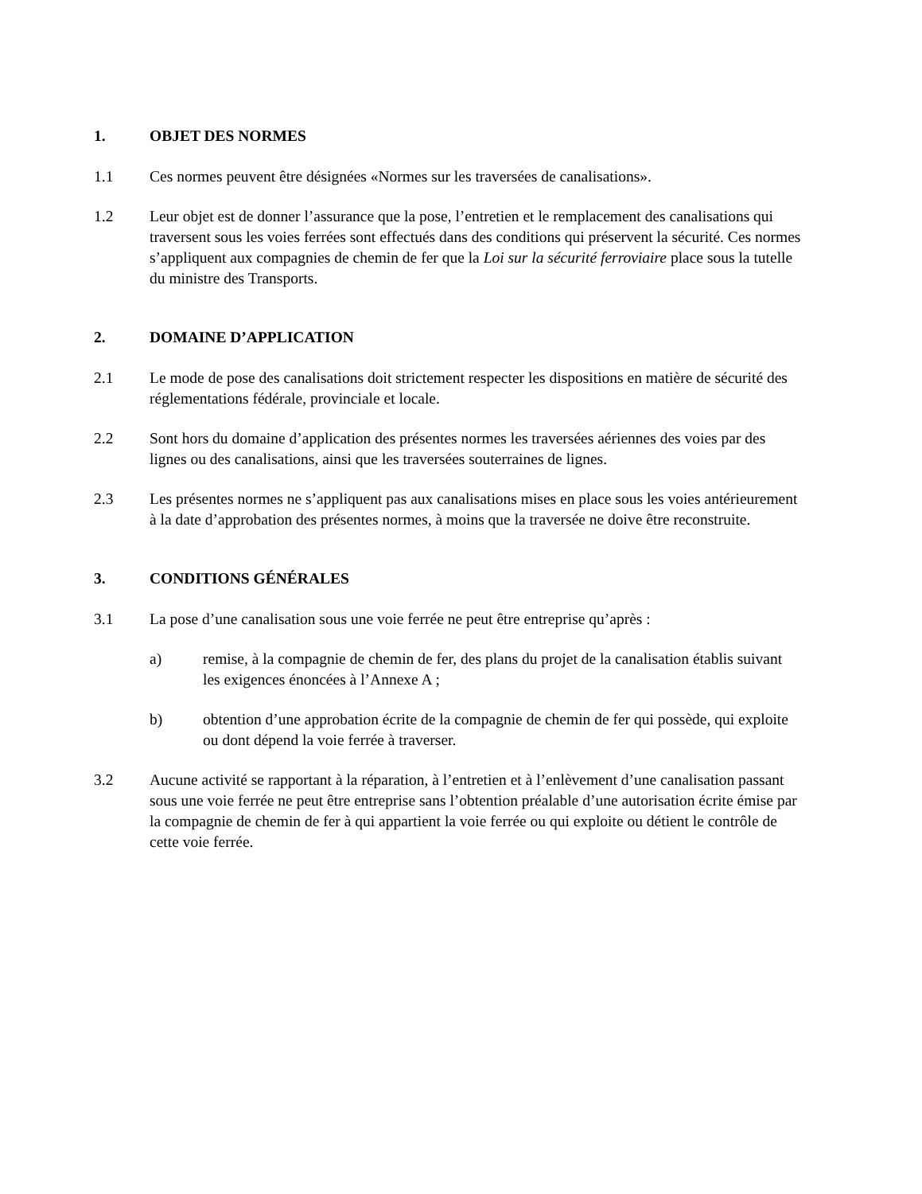1. OBJET DES NORMES
1.1 Ces normes peuvent être désignées «Normes sur les traversées de canalisations».
1.2 Leur objet est de donner l’assurance que la pose, l’entretien et le remplacement des canalisations qui traversent sous les voies ferrées sont effectués dans des conditions qui préservent la sécurité. Ces normes s’appliquent aux compagnies de chemin de fer que la Loi sur la sécurité ferroviaire place sous la tutelle du ministre des Transports.
2. DOMAINE D’APPLICATION
2.1 Le mode de pose des canalisations doit strictement respecter les dispositions en matière de sécurité des réglementations fédérale, provinciale et locale.
2.2 Sont hors du domaine d’application des présentes normes les traversées aériennes des voies par des lignes ou des canalisations, ainsi que les traversées souterraines de lignes.
2.3 Les présentes normes ne s’appliquent pas aux canalisations mises en place sous les voies antérieurement à la date d’approbation des présentes normes, à moins que la traversée ne doive être reconstruite.
3. CONDITIONS GÉNÉRALES
3.1 La pose d’une canalisation sous une voie ferrée ne peut être entreprise qu’après :
a) remise, à la compagnie de chemin de fer, des plans du projet de la canalisation établis suivant les exigences énoncées à l’Annexe A ;
b) obtention d’une approbation écrite de la compagnie de chemin de fer qui possède, qui exploite ou dont dépend la voie ferrée à traverser.
3.2 Aucune activité se rapportant à la réparation, à l’entretien et à l’enlèvement d’une canalisation passant sous une voie ferrée ne peut être entreprise sans l’obtention préalable d’une autorisation écrite émise par la compagnie de chemin de fer à qui appartient la voie ferrée ou qui exploite ou détient le contrôle de cette voie ferrée.